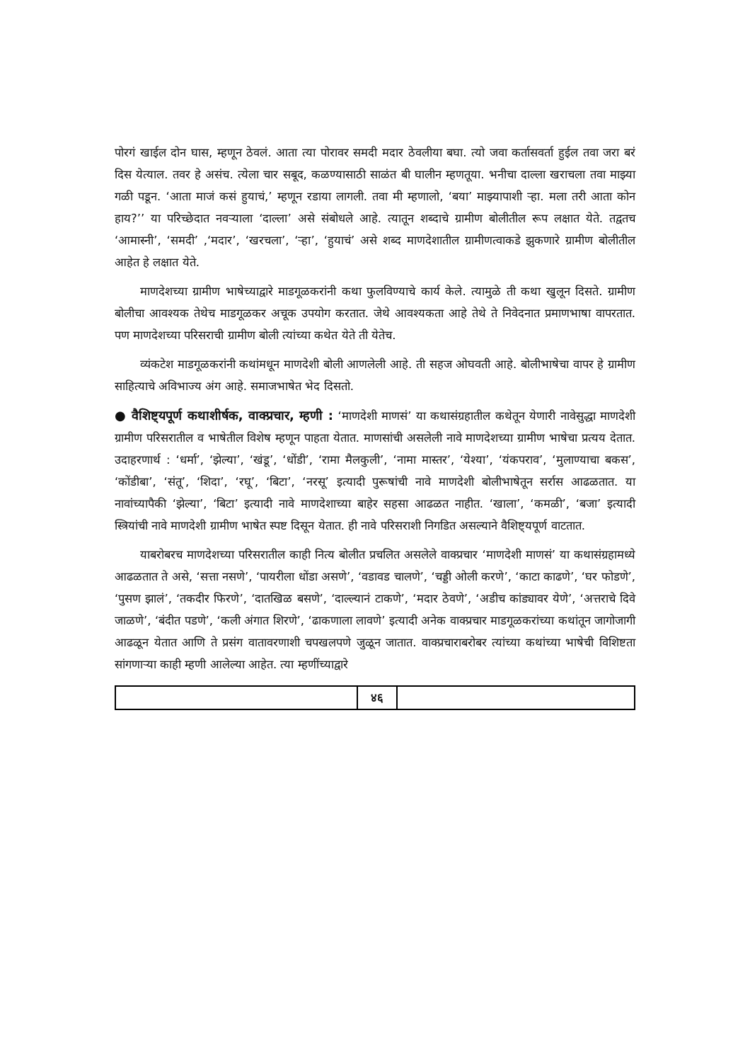पोरगं खाईल दोन घास, म्हणून ठेवलं. आता त्या पोरावर समदी मदार ठेवलीया बघा. त्यो जवा कर्तासवर्ता हुईल तवा जरा बरं दिस येत्याल. तवर हे असंच. त्येला चार सबूद, कळण्यासाठी साळंत बी घालीन म्हणतूया. भनीचा दाल्ला खराचला तवा माझ्या गळी पडून. ‘आता माजं कसं हुयाचं,’ म्हणून रडाया लागली. तवा मी म्हणालो, ‘बया’ माझ्यापाशी ऱ्हा. मला तरी आता कोन हाय?’’ या परिच्छेदात नवऱ्याला ‘दाल्ला’ असे संबोधले आहे. त्यातून शब्दाचे ग्रामीण बोलीतील रूप लक्षात येते. तद्वतच ‘आमास्नी’, ‘समदी’ ,‘मदार’, ‘खरचला’, ‘ऱ्हा’, ‘हुयाचं’ असे शब्द माणदेशातील ग्रामीणत्वाकडे झुकणारे ग्रामीण बोलीतील आहेत हे लक्षात येते.
माणदेशच्या ग्रामीण भाषेच्याद्वारे माडगूळकरांनी कथा फुलविण्याचे कार्य केले. त्यामुळे ती कथा खुलून दिसते. ग्रामीण बोलीचा आवश्यक तेथेच माडगूळकर अचूक उपयोग करतात. जेथे आवश्यकता आहे तेथे ते निवेदनात प्रमाणभाषा वापरतात. पण माणदेशच्या परिसराची ग्रामीण बोली त्यांच्या कथेत येते ती येतेच.
व्यंकटेश माडगूळकरांनी कथांमधून माणदेशी बोली आणलेली आहे. ती सहज ओघवती आहे. बोलीभाषेचा वापर हे ग्रामीण साहित्याचे अविभाज्य अंग आहे. समाजभाषेत भेद दिसतो.
● वैशिष्ट्यपूर्ण कथाशीर्षक, वाक्प्रचार, म्हणी : ‘माणदेशी माणसं’ या कथासंग्रहातील कथेतून येणारी नावेसुद्धा माणदेशी ग्रामीण परिसरातील व भाषेतील विशेष म्हणून पाहता येतात. माणसांची असलेली नावे माणदेशच्या ग्रामीण भाषेचा प्रत्यय देतात. उदाहरणार्थ : ‘धर्मा’, ‘झेल्या’, ‘खंडू’, ‘धोंडी’, ‘रामा मैलकुली’, ‘नामा मास्तर’, ‘येश्या’, ‘यंकपराव’, ‘मुलाण्याचा बकस’, ‘कोंडीबा’, ‘संतू’, ‘शिदा’, ‘रघू’, ‘बिटा’, ‘नरसू’ इत्यादी पुरूषांची नावे माणदेशी बोलीभाषेतून सर्रास आढळतात. या नावांच्यापैकी ‘झेल्या’, ‘बिटा’ इत्यादी नावे माणदेशाच्या बाहेर सहसा आढळत नाहीत. ‘खाला’, ‘कमळी’, ‘बजा’ इत्यादी स्त्रियांची नावे माणदेशी ग्रामीण भाषेत स्पष्ट दिसून येतात. ही नावे परिसराशी निगडित असल्याने वैशिष्ट्यपूर्ण वाटतात.
याबरोबरच माणदेशच्या परिसरातील काही नित्य बोलीत प्रचलित असलेले वाक्प्रचार ‘माणदेशी माणसं’ या कथासंग्रहामध्ये आढळतात ते असे, ‘सत्ता नसणे’, ‘पायरीला धोंडा असणे’, ‘वडावड चालणे’, ‘चड्डी ओली करणे’, ‘काटा काढणे’, ‘घर फोडणे’, ‘पुसण झालं’, ‘तकदीर फिरणे’, ‘दातखिळ बसणे’, ‘दाल्ल्यानं टाकणे’, ‘मदार ठेवणे’, ‘अडीच कांड्यावर येणे’, ‘अत्तराचे दिवे जाळणे’, ‘बंदीत पडणे’, ‘कली अंगात शिरणे’, ‘ढाकणाला लावणे’ इत्यादी अनेक वाक्प्रचार माडगूळकरांच्या कथांतून जागोजागी आढळून येतात आणि ते प्रसंग वातावरणाशी चपखलपणे जुळून जातात. वाक्प्रचाराबरोबर त्यांच्या कथांच्या भाषेची विशिष्टता सांगणाऱ्या काही म्हणी आलेल्या आहेत. त्या म्हणींच्याद्वारे
| | ४६ | |